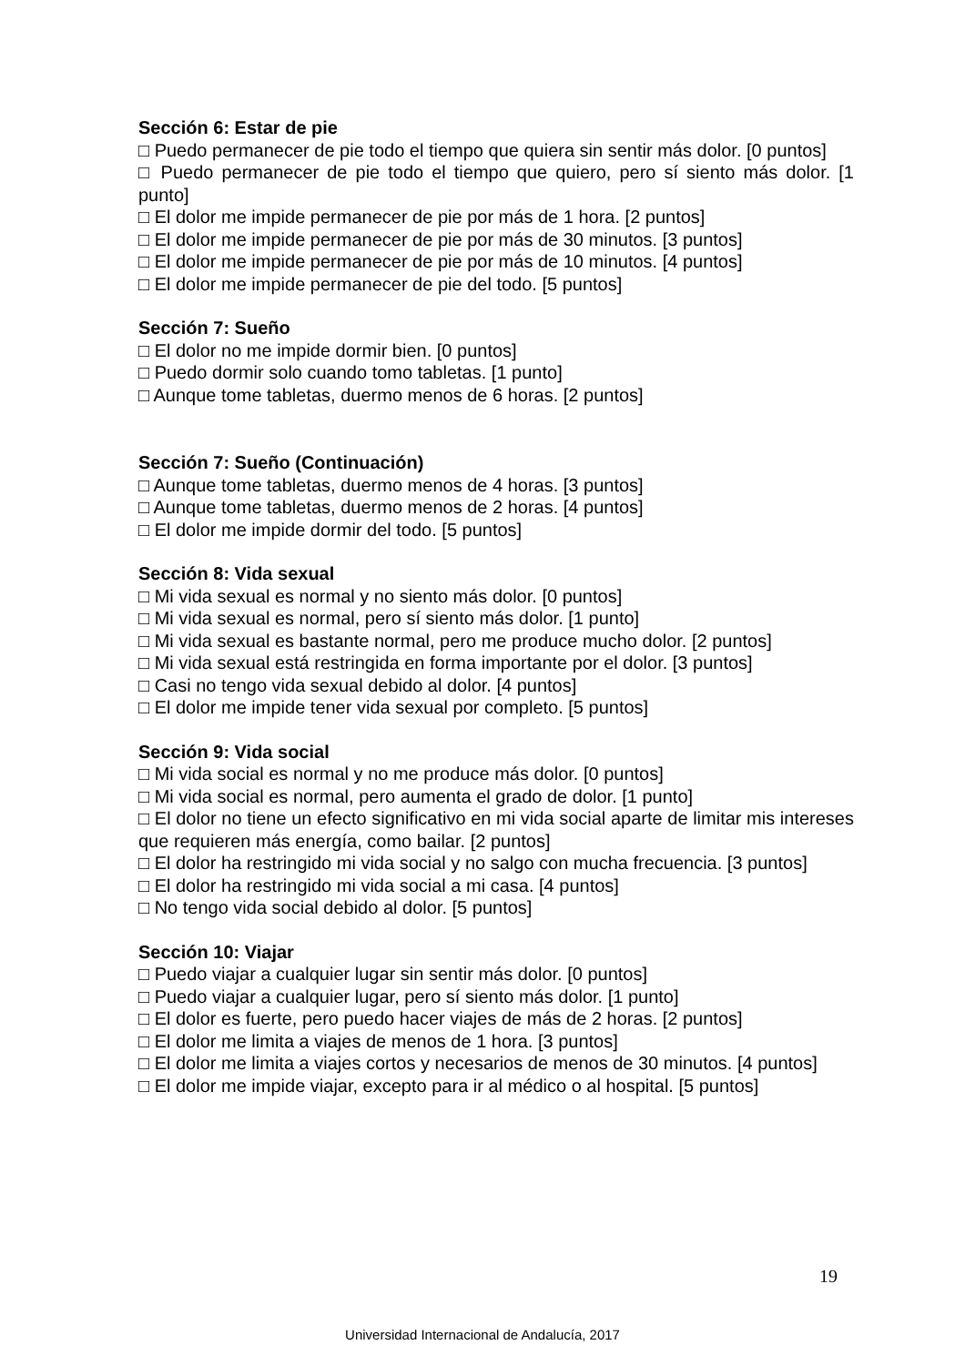Sección 6: Estar de pie
□ Puedo permanecer de pie todo el tiempo que quiera sin sentir más dolor. [0 puntos]
□ Puedo permanecer de pie todo el tiempo que quiero, pero sí siento más dolor. [1 punto]
□ El dolor me impide permanecer de pie por más de 1 hora. [2 puntos]
□ El dolor me impide permanecer de pie por más de 30 minutos. [3 puntos]
□ El dolor me impide permanecer de pie por más de 10 minutos. [4 puntos]
□ El dolor me impide permanecer de pie del todo. [5 puntos]
Sección 7: Sueño
□ El dolor no me impide dormir bien. [0 puntos]
□ Puedo dormir solo cuando tomo tabletas. [1 punto]
□ Aunque tome tabletas, duermo menos de 6 horas. [2 puntos]
Sección 7: Sueño (Continuación)
□ Aunque tome tabletas, duermo menos de 4 horas. [3 puntos]
□ Aunque tome tabletas, duermo menos de 2 horas. [4 puntos]
□ El dolor me impide dormir del todo. [5 puntos]
Sección 8: Vida sexual
□ Mi vida sexual es normal y no siento más dolor. [0 puntos]
□ Mi vida sexual es normal, pero sí siento más dolor. [1 punto]
□ Mi vida sexual es bastante normal, pero me produce mucho dolor. [2 puntos]
□ Mi vida sexual está restringida en forma importante por el dolor. [3 puntos]
□ Casi no tengo vida sexual debido al dolor. [4 puntos]
□ El dolor me impide tener vida sexual por completo. [5 puntos]
Sección 9: Vida social
□ Mi vida social es normal y no me produce más dolor. [0 puntos]
□ Mi vida social es normal, pero aumenta el grado de dolor. [1 punto]
□ El dolor no tiene un efecto significativo en mi vida social aparte de limitar mis intereses que requieren más energía, como bailar. [2 puntos]
□ El dolor ha restringido mi vida social y no salgo con mucha frecuencia. [3 puntos]
□ El dolor ha restringido mi vida social a mi casa. [4 puntos]
□ No tengo vida social debido al dolor. [5 puntos]
Sección 10: Viajar
□ Puedo viajar a cualquier lugar sin sentir más dolor. [0 puntos]
□ Puedo viajar a cualquier lugar, pero sí siento más dolor. [1 punto]
□ El dolor es fuerte, pero puedo hacer viajes de más de 2 horas. [2 puntos]
□ El dolor me limita a viajes de menos de 1 hora. [3 puntos]
□ El dolor me limita a viajes cortos y necesarios de menos de 30 minutos. [4 puntos]
□ El dolor me impide viajar, excepto para ir al médico o al hospital. [5 puntos]
19
Universidad Internacional de Andalucía, 2017